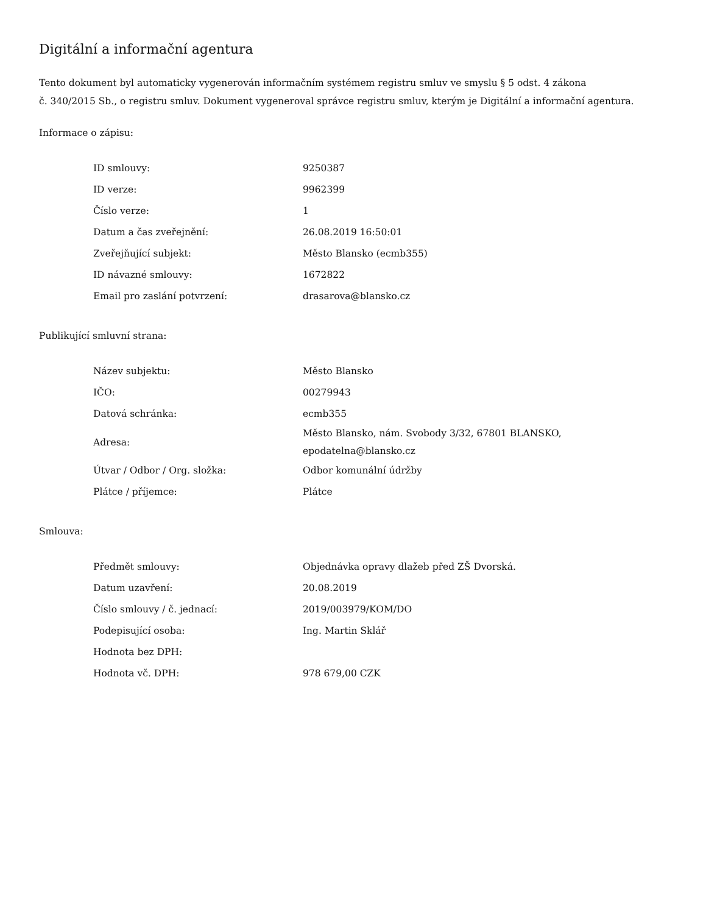Digitální a informační agentura
Tento dokument byl automaticky vygenerován informačním systémem registru smluv ve smyslu § 5 odst. 4 zákona
č. 340/2015 Sb., o registru smluv. Dokument vygeneroval správce registru smluv, kterým je Digitální a informační agentura.
Informace o zápisu:
| ID smlouvy: | 9250387 |
| ID verze: | 9962399 |
| Číslo verze: | 1 |
| Datum a čas zveřejnění: | 26.08.2019 16:50:01 |
| Zveřejňující subjekt: | Město Blansko (ecmb355) |
| ID návazné smlouvy: | 1672822 |
| Email pro zaslání potvrzení: | drasarova@blansko.cz |
Publikující smluvní strana:
| Název subjektu: | Město Blansko |
| IČO: | 00279943 |
| Datová schránka: | ecmb355 |
| Adresa: | Město Blansko, nám. Svobody 3/32, 67801 BLANSKO, epodatelna@blansko.cz |
| Útvar / Odbor / Org. složka: | Odbor komunální údržby |
| Plátce / příjemce: | Plátce |
Smlouva:
| Předmět smlouvy: | Objednávka opravy dlažeb před ZŠ Dvorská. |
| Datum uzavření: | 20.08.2019 |
| Číslo smlouvy / č. jednací: | 2019/003979/KOM/DO |
| Podepisující osoba: | Ing. Martin Sklář |
| Hodnota bez DPH: | |
| Hodnota vč. DPH: | 978 679,00 CZK |